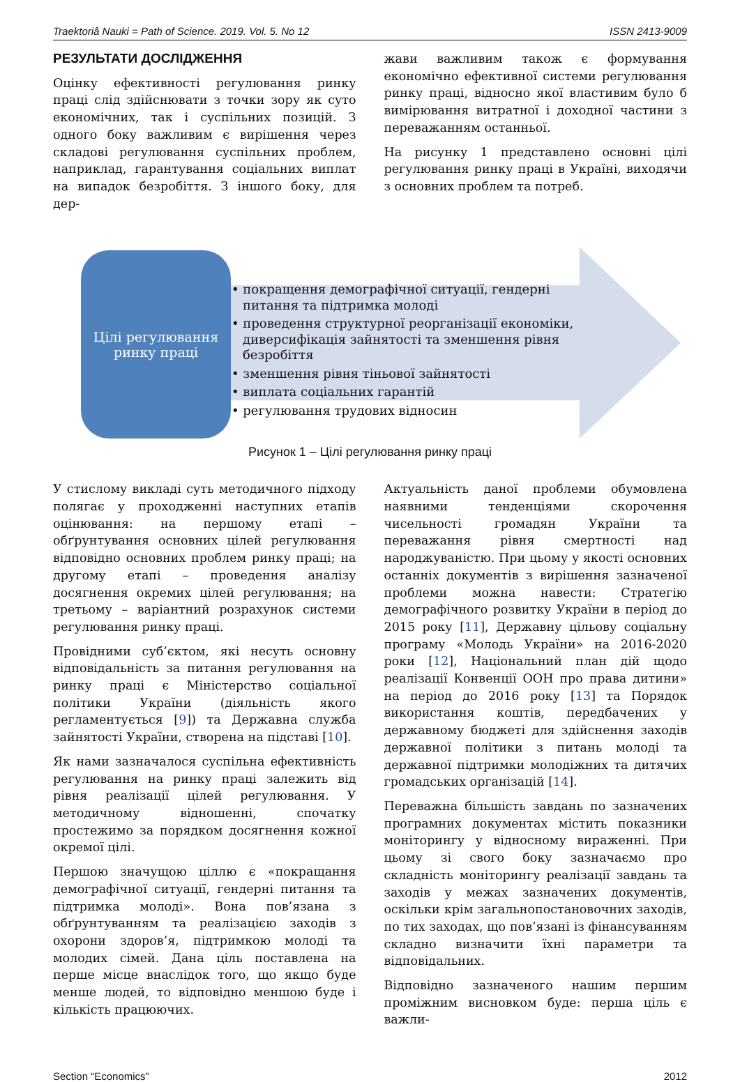Traektoriâ Nauki = Path of Science. 2019. Vol. 5. No 12 ISSN 2413-9009
РЕЗУЛЬТАТИ ДОСЛІДЖЕННЯ
Оцінку ефективності регулювання ринку праці слід здійснювати з точки зору як суто економічних, так і суспільних позицій. З одного боку важливим є вирішення через складові регулювання суспільних проблем, наприклад, гарантування соціальних виплат на випадок безробіття. З іншого боку, для дер-
жави важливим також є формування економічно ефективної системи регулювання ринку праці, відносно якої властивим було б вимірювання витратної і доходної частини з переважанням останньої.
На рисунку 1 представлено основні цілі регулювання ринку праці в Україні, виходячи з основних проблем та потреб.
Цілі регулювання
ринку праці
• покращення демографічної ситуації, гендерні питання та підтримка молоді
• проведення структурної реорганізації економіки, диверсифікація зайнятості та зменшення рівня безробіття
• зменшення рівня тіньової зайнятості
• виплата соціальних гарантій
• регулювання трудових відносин
Рисунок 1 – Цілі регулювання ринку праці
У стислому викладі суть методичного підходу полягає у проходженні наступних етапів оцінювання: на першому етапі – обґрунтування основних цілей регулювання відповідно основних проблем ринку праці; на другому етапі – проведення аналізу досягнення окремих цілей регулювання; на третьому – варіантний розрахунок системи регулювання ринку праці.
Провідними суб’єктом, які несуть основну відповідальність за питання регулювання на ринку праці є Міністерство соціальної політики України (діяльність якого регламентується [9]) та Державна служба зайнятості України, створена на підставі [10].
Як нами зазначалося суспільна ефективність регулювання на ринку праці залежить від рівня реалізації цілей регулювання. У методичному відношенні, спочатку простежимо за порядком досягнення кожної окремої цілі.
Першою значущою ціллю є «покращання демографічної ситуації, гендерні питання та підтримка молоді». Вона пов’язана з обґрунтуванням та реалізацією заходів з охорони здоров’я, підтримкою молоді та молодих сімей. Дана ціль поставлена на перше місце внаслідок того, що якщо буде менше людей, то відповідно меншою буде і кількість працюючих.
Актуальність даної проблеми обумовлена наявними тенденціями скорочення чисельності громадян України та переважання рівня смертності над народжуваністю. При цьому у якості основних останніх документів з вирішення зазначеної проблеми можна навести: Стратегію демографічного розвитку України в період до 2015 року [11], Державну цільову соціальну програму «Молодь України» на 2016-2020 роки [12], Національний план дій щодо реалізації Конвенції ООН про права дитини» на період до 2016 року [13] та Порядок використання коштів, передбачених у державному бюджеті для здійснення заходів державної політики з питань молоді та державної підтримки молодіжних та дитячих громадських організацій [14].
Переважна більшість завдань по зазначених програмних документах містить показники моніторингу у відносному вираженні. При цьому зі свого боку зазначаємо про складність моніторингу реалізації завдань та заходів у межах зазначених документів, оскільки крім загальнопостановочних заходів, по тих заходах, що пов’язані із фінансуванням складно визначити їхні параметри та відповідальних.
Відповідно зазначеного нашим першим проміжним висновком буде: перша ціль є важли-
Section “Economics” 2012